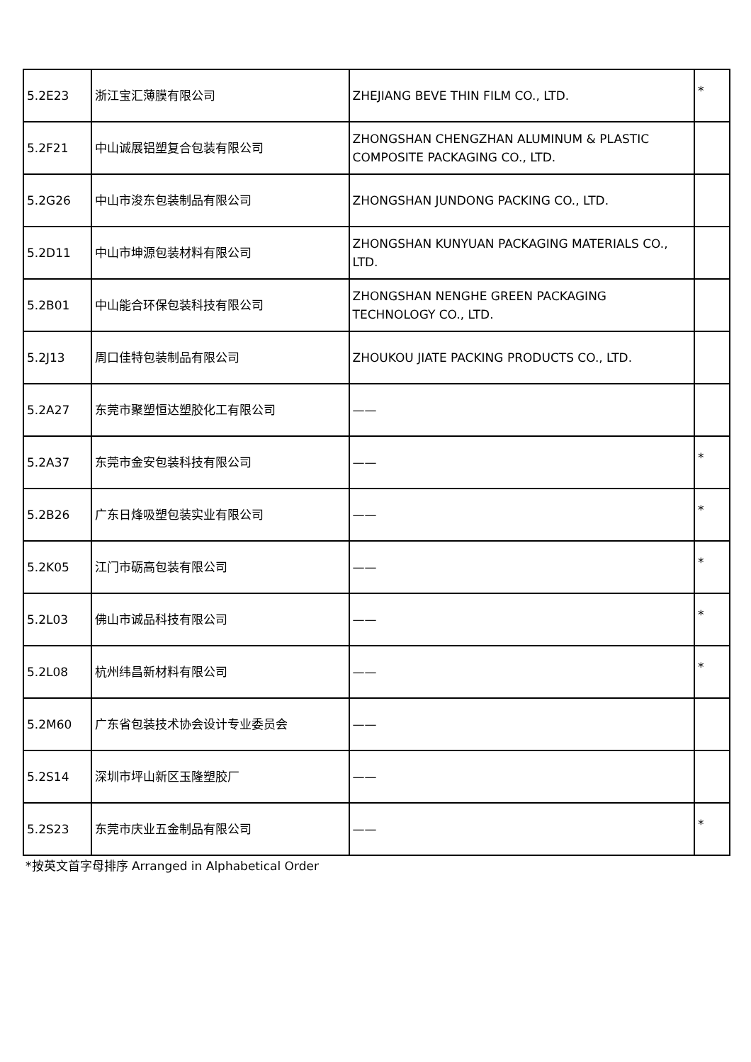| 5.2E23 | 浙江宝汇薄膜有限公司 | ZHEJIANG BEVE THIN FILM CO., LTD. | * |
| 5.2F21 | 中山诚展铝塑复合包装有限公司 | ZHONGSHAN CHENGZHAN ALUMINUM & PLASTIC COMPOSITE PACKAGING CO., LTD. | |
| 5.2G26 | 中山市浚东包装制品有限公司 | ZHONGSHAN JUNDONG PACKING CO., LTD. | |
| 5.2D11 | 中山市坤源包装材料有限公司 | ZHONGSHAN KUNYUAN PACKAGING MATERIALS CO., LTD. | |
| 5.2B01 | 中山能合环保包装科技有限公司 | ZHONGSHAN NENGHE GREEN PACKAGING TECHNOLOGY CO., LTD. | |
| 5.2J13 | 周口佳特包装制品有限公司 | ZHOUKOU JIATE PACKING PRODUCTS CO., LTD. | |
| 5.2A27 | 东莞市聚塑恒达塑胶化工有限公司 | —— | |
| 5.2A37 | 东莞市金安包装科技有限公司 | —— | * |
| 5.2B26 | 广东日烽吸塑包装实业有限公司 | —— | * |
| 5.2K05 | 江门市砺高包装有限公司 | —— | * |
| 5.2L03 | 佛山市诚品科技有限公司 | —— | * |
| 5.2L08 | 杭州纬昌新材料有限公司 | —— | * |
| 5.2M60 | 广东省包装技术协会设计专业委员会 | —— | |
| 5.2S14 | 深圳市坪山新区玉隆塑胶厂 | —— | |
| 5.2S23 | 东莞市庆业五金制品有限公司 | —— | * |
*按英文首字母排序 Arranged in Alphabetical Order